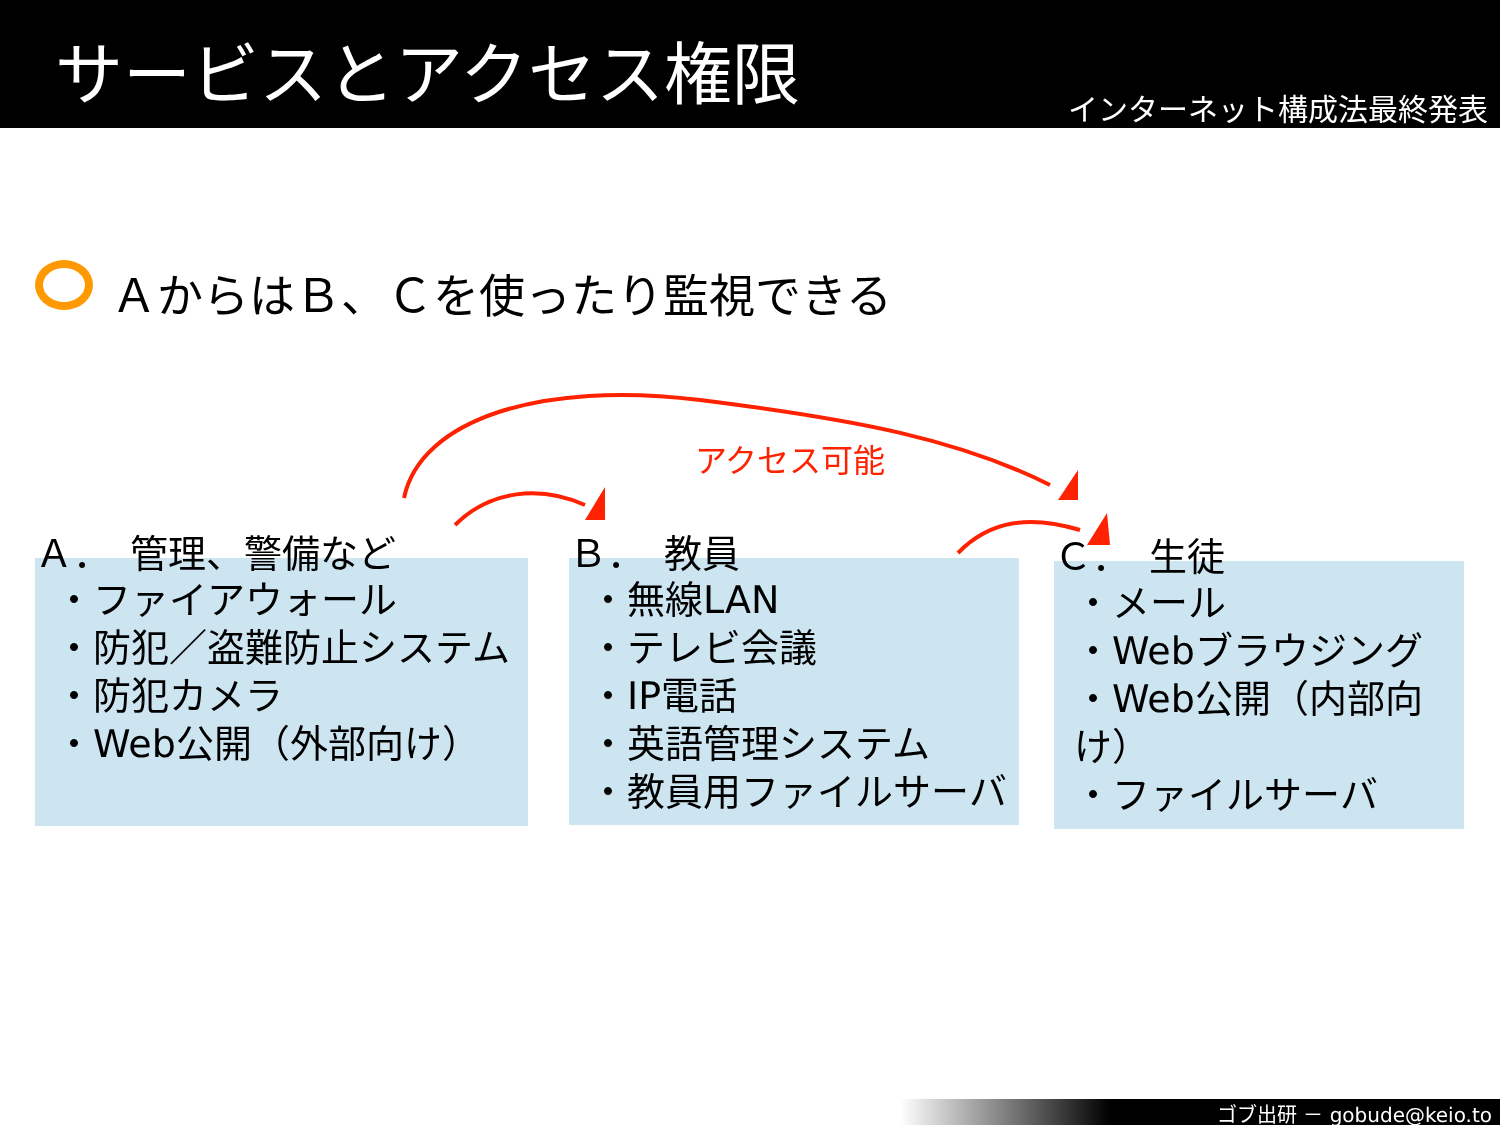サービスとアクセス権限
インターネット構成法最終発表
ＡからはＢ、Ｃを使ったり監視できる
アクセス可能
Ａ．　管理、警備など
・ファイアウォール
・防犯／盗難防止システム
・防犯カメラ
・Web公開（外部向け）
Ｂ．　教員
・無線LAN
・テレビ会議
・IP電話
・英語管理システム
・教員用ファイルサーバ
Ｃ．　生徒
・メール
・Webブラウジング
・Web公開（内部向け）
・ファイルサーバ
ゴブ出研 － gobude@keio.to